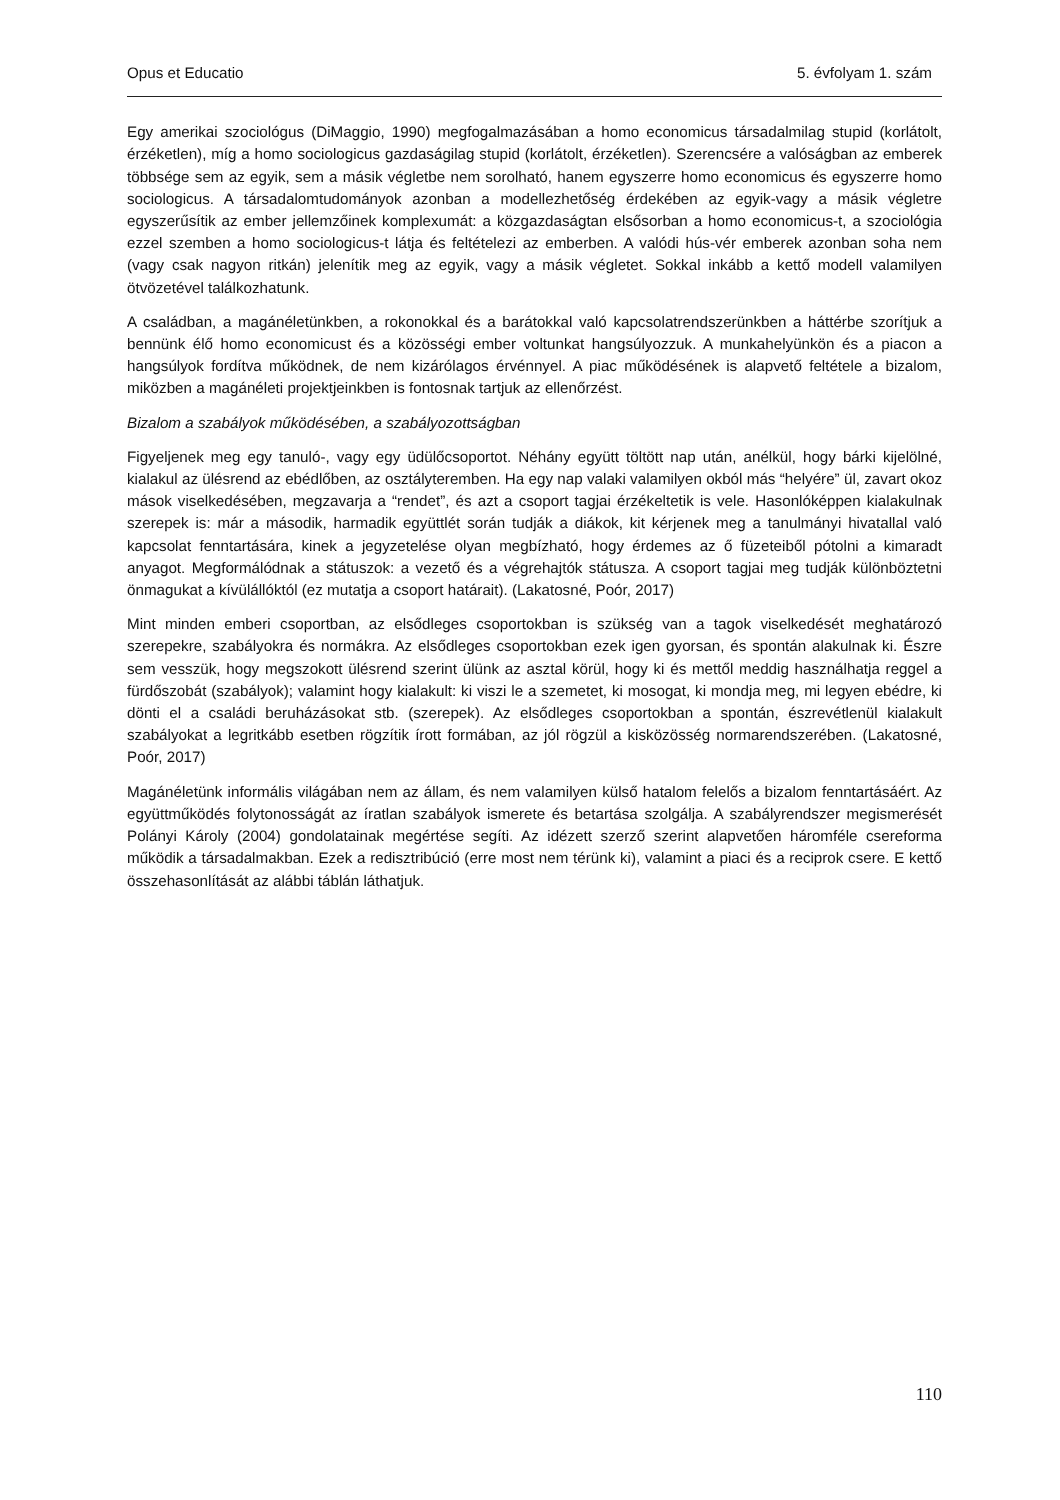Opus et Educatio 5. évfolyam 1. szám
Egy amerikai szociológus (DiMaggio, 1990) megfogalmazásában a homo economicus társadalmilag stupid (korlátolt, érzéketlen), míg a homo sociologicus gazdaságilag stupid (korlátolt, érzéketlen). Szerencsére a valóságban az emberek többsége sem az egyik, sem a másik végletbe nem sorolható, hanem egyszerre homo economicus és egyszerre homo sociologicus. A társadalomtudományok azonban a modellezhetőség érdekében az egyik-vagy a másik végletre egyszerűsítik az ember jellemzőinek komplexumát: a közgazdaságtan elsősorban a homo economicus-t, a szociológia ezzel szemben a homo sociologicus-t látja és feltételezi az emberben. A valódi hús-vér emberek azonban soha nem (vagy csak nagyon ritkán) jelenítik meg az egyik, vagy a másik végletet. Sokkal inkább a kettő modell valamilyen ötvözetével találkozhatunk.
A családban, a magánéletünkben, a rokonokkal és a barátokkal való kapcsolatrendszerünkben a háttérbe szorítjuk a bennünk élő homo economicust és a közösségi ember voltunkat hangsúlyozzuk. A munkahelyünkön és a piacon a hangsúlyok fordítva működnek, de nem kizárólagos érvénnyel. A piac működésének is alapvető feltétele a bizalom, miközben a magánéleti projektjeinkben is fontosnak tartjuk az ellenőrzést.
Bizalom a szabályok működésében, a szabályozottságban
Figyeljenek meg egy tanuló-, vagy egy üdülőcsoportot. Néhány együtt töltött nap után, anélkül, hogy bárki kijelölné, kialakul az ülésrend az ebédlőben, az osztályteremben. Ha egy nap valaki valamilyen okból más “helyére” ül, zavart okoz mások viselkedésében, megzavarja a “rendet”, és azt a csoport tagjai érzékeltetik is vele. Hasonlóképpen kialakulnak szerepek is: már a második, harmadik együttlét során tudják a diákok, kit kérjenek meg a tanulmányi hivatallal való kapcsolat fenntartására, kinek a jegyzetelése olyan megbízható, hogy érdemes az ő füzeteiből pótolni a kimaradt anyagot. Megformálódnak a státuszok: a vezető és a végrehajtók státusza. A csoport tagjai meg tudják különböztetni önmagukat a kívülállóktól (ez mutatja a csoport határait). (Lakatosné, Poór, 2017)
Mint minden emberi csoportban, az elsődleges csoportokban is szükség van a tagok viselkedését meghatározó szerepekre, szabályokra és normákra. Az elsődleges csoportokban ezek igen gyorsan, és spontán alakulnak ki. Észre sem vesszük, hogy megszokott ülésrend szerint ülünk az asztal körül, hogy ki és mettől meddig használhatja reggel a fürdőszobát (szabályok); valamint hogy kialakult: ki viszi le a szemetet, ki mosogat, ki mondja meg, mi legyen ebédre, ki dönti el a családi beruházásokat stb. (szerepek). Az elsődleges csoportokban a spontán, észrevétlenül kialakult szabályokat a legritkább esetben rögzítik írott formában, az jól rögzül a kisközösség normarendszerében. (Lakatosné, Poór, 2017)
Magánéletünk informális világában nem az állam, és nem valamilyen külső hatalom felelős a bizalom fenntartásáért. Az együttműködés folytonosságát az íratlan szabályok ismerete és betartása szolgálja. A szabályrendszer megismerését Polányi Károly (2004) gondolatainak megértése segíti. Az idézett szerző szerint alapvetően háromféle csereforma működik a társadalmakban. Ezek a redisztribúció (erre most nem térünk ki), valamint a piaci és a reciprok csere. E kettő összehasonlítását az alábbi táblán láthatjuk.
110